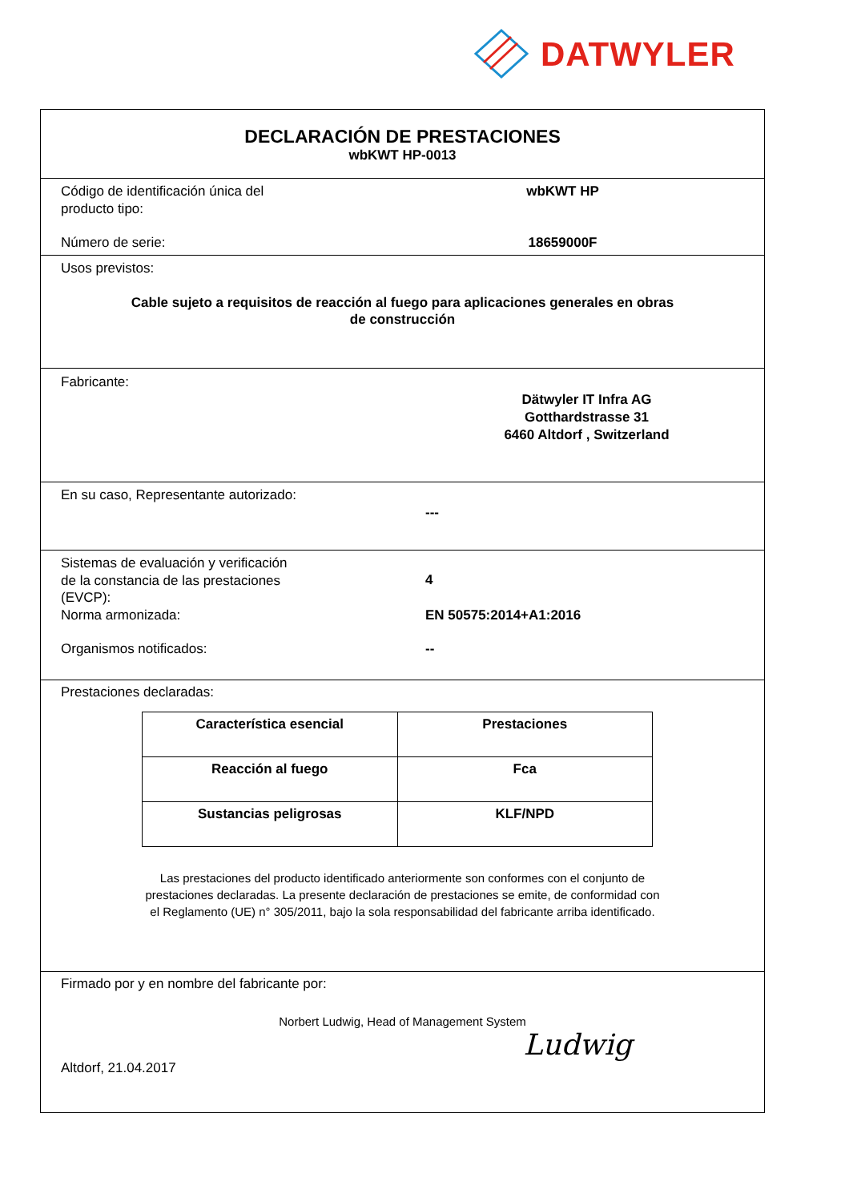DATWYLER
DECLARACIÓN DE PRESTACIONES
wbKWT HP-0013
Código de identificación única del
producto tipo:
wbKWT HP
Número de serie: 18659000F
Usos previstos:
Cable sujeto a requisitos de reacción al fuego para aplicaciones generales en obras
de construcción
Fabricante:
Dätwyler IT Infra AG
Gotthardstrasse 31
6460 Altdorf , Switzerland
En su caso, Representante autorizado:
---
Sistemas de evaluación y verificación
de la constancia de las prestaciones
(EVCP):
4
Norma armonizada: EN 50575:2014+A1:2016
Organismos notificados: --
Prestaciones declaradas:
| Característica esencial | Prestaciones |
| Reacción al fuego | Fca |
| Sustancias peligrosas | KLF/NPD |
Las prestaciones del producto identificado anteriormente son conformes con el conjunto de
prestaciones declaradas. La presente declaración de prestaciones se emite, de conformidad con
el Reglamento (UE) n° 305/2011, bajo la sola responsabilidad del fabricante arriba identificado.
Firmado por y en nombre del fabricante por:
Norbert Ludwig, Head of Management System
Altdorf, 21.04.2017
Ludwig